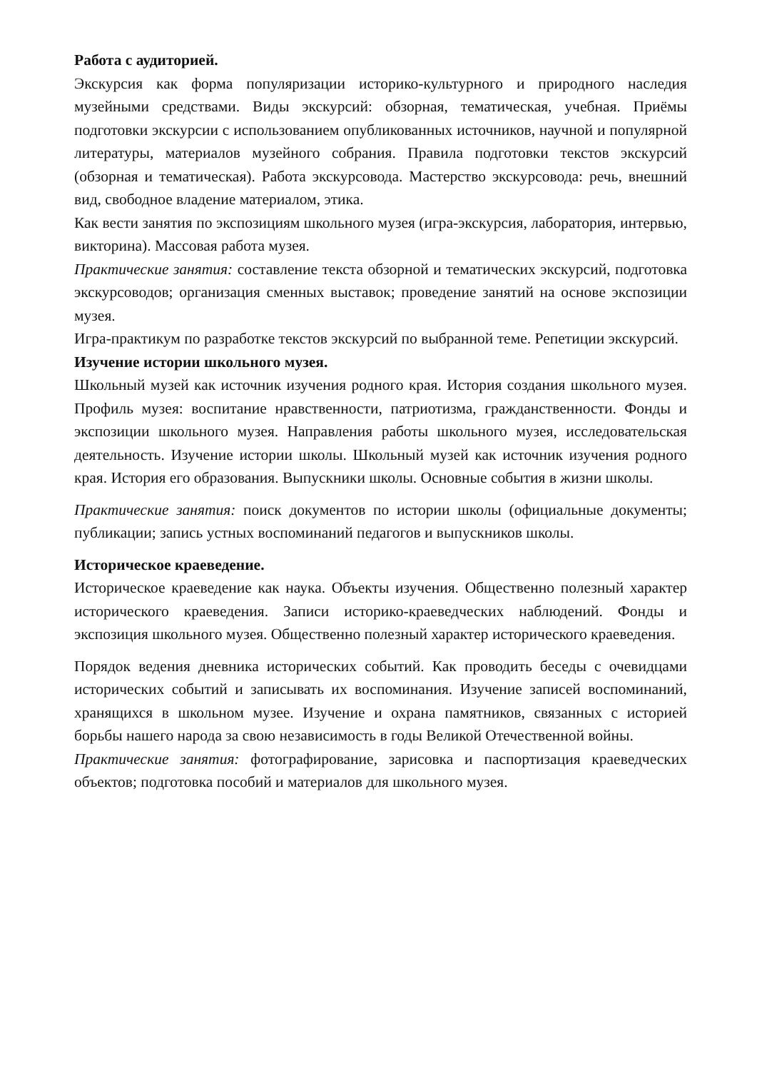Работа с аудиторией.
Экскурсия как форма популяризации историко-культурного и природного наследия музейными средствами. Виды экскурсий: обзорная, тематическая, учебная. Приёмы подготовки экскурсии с использованием опубликованных источников, научной и популярной литературы, материалов музейного собрания. Правила подготовки текстов экскурсий (обзорная и тематическая). Работа экскурсовода. Мастерство экскурсовода: речь, внешний вид, свободное владение материалом, этика.
Как вести занятия по экспозициям школьного музея (игра-экскурсия, лаборатория, интервью, викторина). Массовая работа музея.
Практические занятия: составление текста обзорной и тематических экскурсий, подготовка экскурсоводов; организация сменных выставок; проведение занятий на основе экспозиции музея.
Игра-практикум по разработке текстов экскурсий по выбранной теме. Репетиции экскурсий.
Изучение истории школьного музея.
Школьный музей как источник изучения родного края. История создания школьного музея. Профиль музея: воспитание нравственности, патриотизма, гражданственности. Фонды и экспозиции школьного музея. Направления работы школьного музея, исследовательская деятельность. Изучение истории школы. Школьный музей как источник изучения родного края. История его образования. Выпускники школы. Основные события в жизни школы.
Практические занятия: поиск документов по истории школы (официальные документы; публикации; запись устных воспоминаний педагогов и выпускников школы.
Историческое краеведение.
Историческое краеведение как наука. Объекты изучения. Общественно полезный характер исторического краеведения. Записи историко-краеведческих наблюдений. Фонды и экспозиция школьного музея. Общественно полезный характер исторического краеведения.
Порядок ведения дневника исторических событий. Как проводить беседы с очевидцами исторических событий и записывать их воспоминания. Изучение записей воспоминаний, хранящихся в школьном музее. Изучение и охрана памятников, связанных с историей борьбы нашего народа за свою независимость в годы Великой Отечественной войны.
Практические занятия: фотографирование, зарисовка и паспортизация краеведческих объектов; подготовка пособий и материалов для школьного музея.